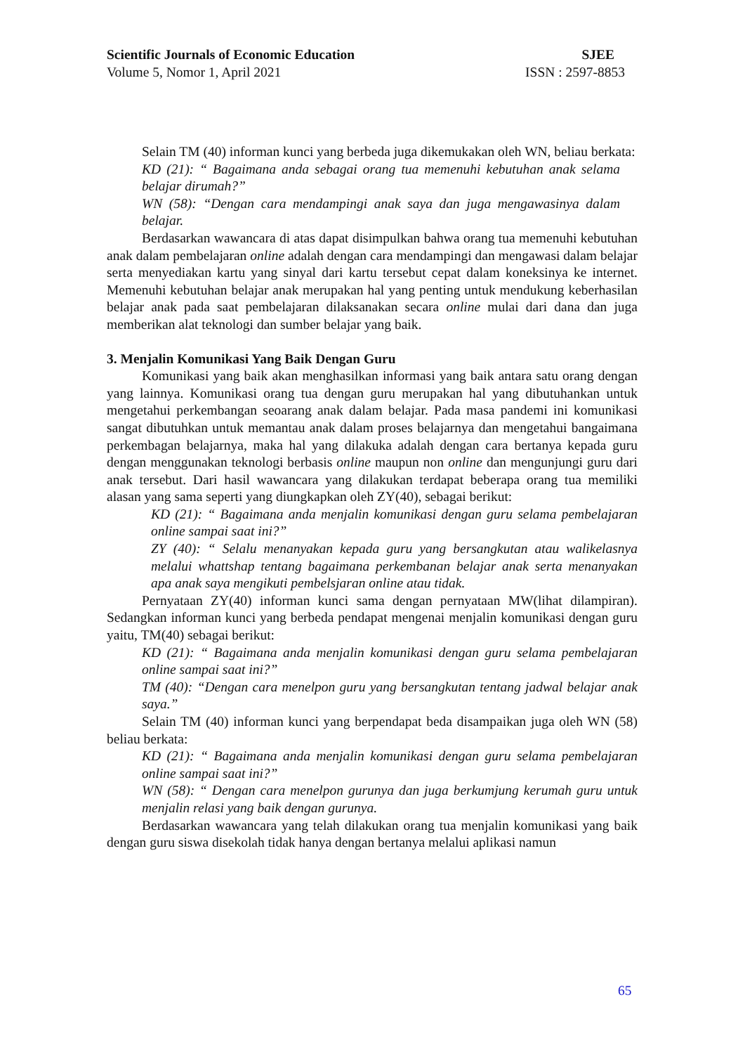Scientific Journals of Economic Education SJEE
Volume 5, Nomor 1, April 2021 ISSN : 2597-8853
Selain TM (40) informan kunci yang berbeda juga dikemukakan oleh WN, beliau berkata:
KD (21): “ Bagaimana anda sebagai orang tua memenuhi kebutuhan anak selama belajar dirumah?”
WN (58): “Dengan cara mendampingi anak saya dan juga mengawasinya dalam belajar.
Berdasarkan wawancara di atas dapat disimpulkan bahwa orang tua memenuhi kebutuhan anak dalam pembelajaran online adalah dengan cara mendampingi dan mengawasi dalam belajar serta menyediakan kartu yang sinyal dari kartu tersebut cepat dalam koneksinya ke internet. Memenuhi kebutuhan belajar anak merupakan hal yang penting untuk mendukung keberhasilan belajar anak pada saat pembelajaran dilaksanakan secara online mulai dari dana dan juga memberikan alat teknologi dan sumber belajar yang baik.
3. Menjalin Komunikasi Yang Baik Dengan Guru
Komunikasi yang baik akan menghasilkan informasi yang baik antara satu orang dengan yang lainnya. Komunikasi orang tua dengan guru merupakan hal yang dibutuhankan untuk mengetahui perkembangan seoarang anak dalam belajar. Pada masa pandemi ini komunikasi sangat dibutuhkan untuk memantau anak dalam proses belajarnya dan mengetahui bangaimana perkembagan belajarnya, maka hal yang dilakuka adalah dengan cara bertanya kepada guru dengan menggunakan teknologi berbasis online maupun non online dan mengunjungi guru dari anak tersebut. Dari hasil wawancara yang dilakukan terdapat beberapa orang tua memiliki alasan yang sama seperti yang diungkapkan oleh ZY(40), sebagai berikut:
KD (21): “ Bagaimana anda menjalin komunikasi dengan guru selama pembelajaran online sampai saat ini?”
ZY (40): “ Selalu menanyakan kepada guru yang bersangkutan atau walikelasnya melalui whattshap tentang bagaimana perkembanan belajar anak serta menanyakan apa anak saya mengikuti pembelsjaran online atau tidak.
Pernyataan ZY(40) informan kunci sama dengan pernyataan MW(lihat dilampiran). Sedangkan informan kunci yang berbeda pendapat mengenai menjalin komunikasi dengan guru yaitu, TM(40) sebagai berikut:
KD (21): “ Bagaimana anda menjalin komunikasi dengan guru selama pembelajaran online sampai saat ini?”
TM (40): “Dengan cara menelpon guru yang bersangkutan tentang jadwal belajar anak saya.”
Selain TM (40) informan kunci yang berpendapat beda disampaikan juga oleh WN (58) beliau berkata:
KD (21): “ Bagaimana anda menjalin komunikasi dengan guru selama pembelajaran online sampai saat ini?”
WN (58): “ Dengan cara menelpon gurunya dan juga berkumjung kerumah guru untuk menjalin relasi yang baik dengan gurunya.
Berdasarkan wawancara yang telah dilakukan orang tua menjalin komunikasi yang baik dengan guru siswa disekolah tidak hanya dengan bertanya melalui aplikasi namun
65